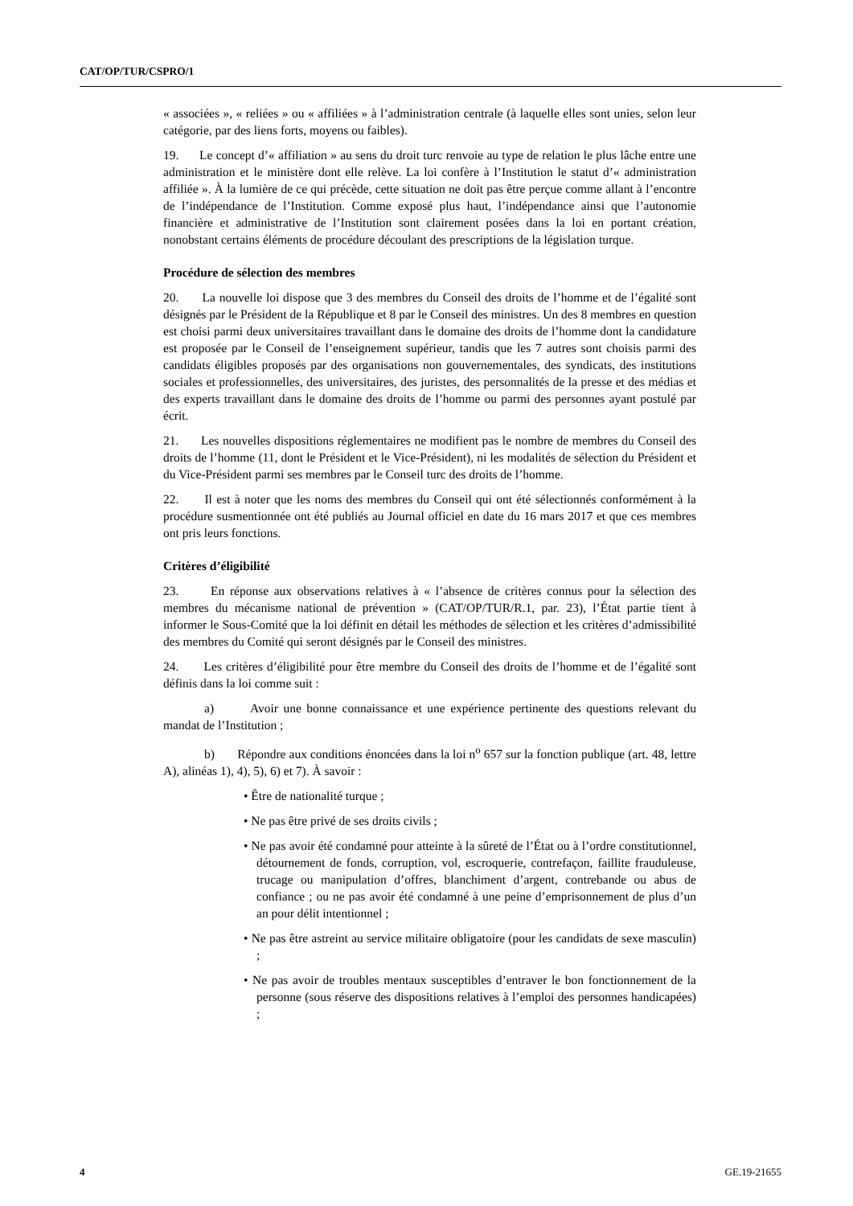CAT/OP/TUR/CSPRO/1
« associées », « reliées » ou « affiliées » à l’administration centrale (à laquelle elles sont unies, selon leur catégorie, par des liens forts, moyens ou faibles).
19. Le concept d’« affiliation » au sens du droit turc renvoie au type de relation le plus lâche entre une administration et le ministère dont elle relève. La loi confère à l’Institution le statut d’« administration affiliée ». À la lumière de ce qui précède, cette situation ne doit pas être perçue comme allant à l’encontre de l’indépendance de l’Institution. Comme exposé plus haut, l’indépendance ainsi que l’autonomie financière et administrative de l’Institution sont clairement posées dans la loi en portant création, nonobstant certains éléments de procédure découlant des prescriptions de la législation turque.
Procédure de sélection des membres
20. La nouvelle loi dispose que 3 des membres du Conseil des droits de l’homme et de l’égalité sont désignés par le Président de la République et 8 par le Conseil des ministres. Un des 8 membres en question est choisi parmi deux universitaires travaillant dans le domaine des droits de l’homme dont la candidature est proposée par le Conseil de l’enseignement supérieur, tandis que les 7 autres sont choisis parmi des candidats éligibles proposés par des organisations non gouvernementales, des syndicats, des institutions sociales et professionnelles, des universitaires, des juristes, des personnalités de la presse et des médias et des experts travaillant dans le domaine des droits de l’homme ou parmi des personnes ayant postulé par écrit.
21. Les nouvelles dispositions réglementaires ne modifient pas le nombre de membres du Conseil des droits de l’homme (11, dont le Président et le Vice-Président), ni les modalités de sélection du Président et du Vice-Président parmi ses membres par le Conseil turc des droits de l’homme.
22. Il est à noter que les noms des membres du Conseil qui ont été sélectionnés conformément à la procédure susmentionnée ont été publiés au Journal officiel en date du 16 mars 2017 et que ces membres ont pris leurs fonctions.
Critères d’éligibilité
23. En réponse aux observations relatives à « l’absence de critères connus pour la sélection des membres du mécanisme national de prévention » (CAT/OP/TUR/R.1, par. 23), l’État partie tient à informer le Sous-Comité que la loi définit en détail les méthodes de sélection et les critères d’admissibilité des membres du Comité qui seront désignés par le Conseil des ministres.
24. Les critères d’éligibilité pour être membre du Conseil des droits de l’homme et de l’égalité sont définis dans la loi comme suit :
a) Avoir une bonne connaissance et une expérience pertinente des questions relevant du mandat de l’Institution ;
b) Répondre aux conditions énoncées dans la loi n<sup>o</sup> 657 sur la fonction publique (art. 48, lettre A), alinéas 1), 4), 5), 6) et 7). À savoir :
• Être de nationalité turque ;
• Ne pas être privé de ses droits civils ;
• Ne pas avoir été condamné pour atteinte à la sûreté de l’État ou à l’ordre constitutionnel, détournement de fonds, corruption, vol, escroquerie, contrefaçon, faillite frauduleuse, trucage ou manipulation d’offres, blanchiment d’argent, contrebande ou abus de confiance ; ou ne pas avoir été condamné à une peine d’emprisonnement de plus d’un an pour délit intentionnel ;
• Ne pas être astreint au service militaire obligatoire (pour les candidats de sexe masculin) ;
• Ne pas avoir de troubles mentaux susceptibles d’entraver le bon fonctionnement de la personne (sous réserve des dispositions relatives à l’emploi des personnes handicapées) ;
4 GE.19-21655